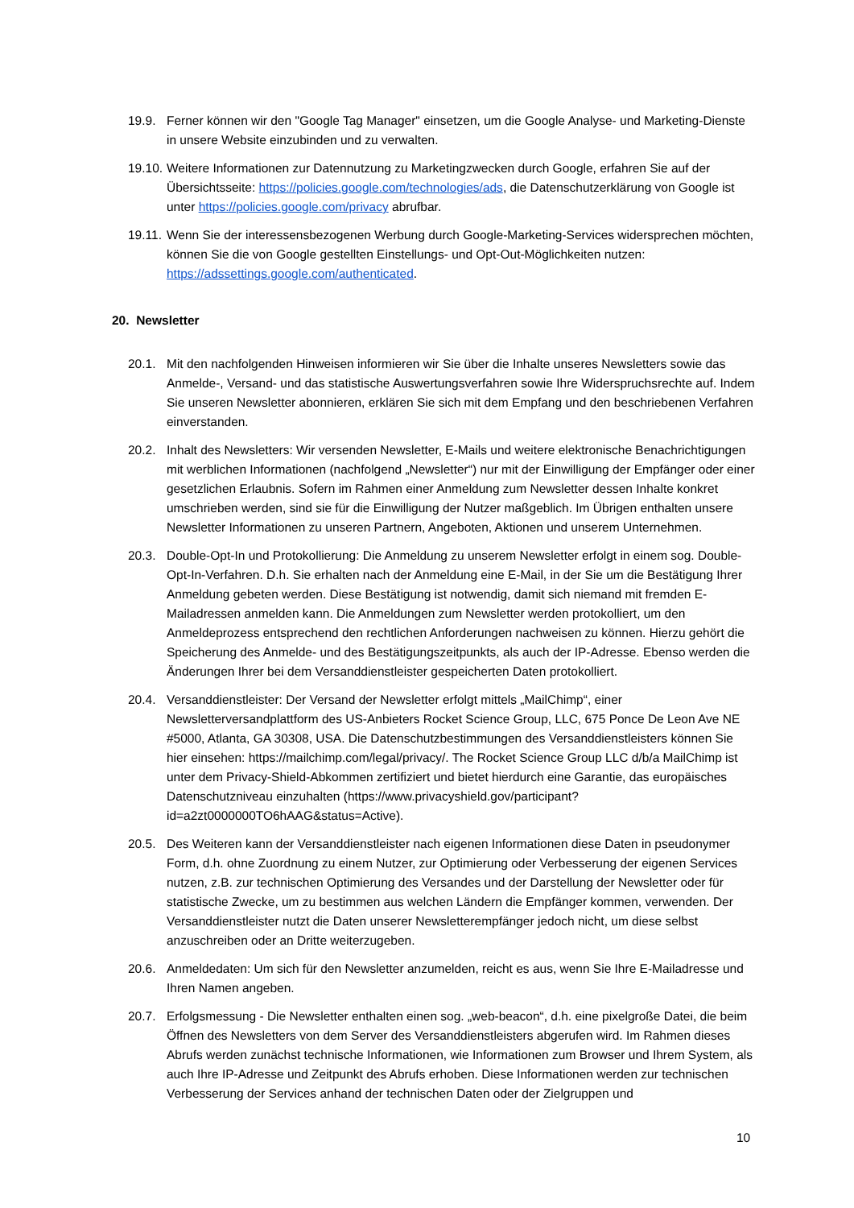19.9. Ferner können wir den "Google Tag Manager" einsetzen, um die Google Analyse- und Marketing-Dienste in unsere Website einzubinden und zu verwalten.
19.10.
Weitere Informationen zur Datennutzung zu Marketingzwecken durch Google, erfahren Sie auf der Übersichtsseite: https://policies.google.com/technologies/ads, die Datenschutzerklärung von Google ist unter https://policies.google.com/privacy abrufbar.
19.11.
Wenn Sie der interessensbezogenen Werbung durch Google-Marketing-Services widersprechen möchten, können Sie die von Google gestellten Einstellungs- und Opt-Out-Möglichkeiten nutzen: https://adssettings.google.com/authenticated.
20. Newsletter
20.1. Mit den nachfolgenden Hinweisen informieren wir Sie über die Inhalte unseres Newsletters sowie das Anmelde-, Versand- und das statistische Auswertungsverfahren sowie Ihre Widerspruchsrechte auf. Indem Sie unseren Newsletter abonnieren, erklären Sie sich mit dem Empfang und den beschriebenen Verfahren einverstanden.
20.2. Inhalt des Newsletters: Wir versenden Newsletter, E-Mails und weitere elektronische Benachrichtigungen mit werblichen Informationen (nachfolgend „Newsletter“) nur mit der Einwilligung der Empfänger oder einer gesetzlichen Erlaubnis. Sofern im Rahmen einer Anmeldung zum Newsletter dessen Inhalte konkret umschrieben werden, sind sie für die Einwilligung der Nutzer maßgeblich. Im Übrigen enthalten unsere Newsletter Informationen zu unseren Partnern, Angeboten, Aktionen und unserem Unternehmen.
20.3. Double-Opt-In und Protokollierung: Die Anmeldung zu unserem Newsletter erfolgt in einem sog. Double-Opt-In-Verfahren. D.h. Sie erhalten nach der Anmeldung eine E-Mail, in der Sie um die Bestätigung Ihrer Anmeldung gebeten werden. Diese Bestätigung ist notwendig, damit sich niemand mit fremden E-Mailadressen anmelden kann. Die Anmeldungen zum Newsletter werden protokolliert, um den Anmeldeprozess entsprechend den rechtlichen Anforderungen nachweisen zu können. Hierzu gehört die Speicherung des Anmelde- und des Bestätigungszeitpunkts, als auch der IP-Adresse. Ebenso werden die Änderungen Ihrer bei dem Versanddienstleister gespeicherten Daten protokolliert.
20.4. Versanddienstleister: Der Versand der Newsletter erfolgt mittels „MailChimp“, einer Newsletterversandplattform des US-Anbieters Rocket Science Group, LLC, 675 Ponce De Leon Ave NE #5000, Atlanta, GA 30308, USA. Die Datenschutzbestimmungen des Versanddienstleisters können Sie hier einsehen: https://mailchimp.com/legal/privacy/. The Rocket Science Group LLC d/b/a MailChimp ist unter dem Privacy-Shield-Abkommen zertifiziert und bietet hierdurch eine Garantie, das europäisches Datenschutzniveau einzuhalten (https://www.privacyshield.gov/participant?id=a2zt0000000TO6hAAG&status=Active).
20.5. Des Weiteren kann der Versanddienstleister nach eigenen Informationen diese Daten in pseudonymer Form, d.h. ohne Zuordnung zu einem Nutzer, zur Optimierung oder Verbesserung der eigenen Services nutzen, z.B. zur technischen Optimierung des Versandes und der Darstellung der Newsletter oder für statistische Zwecke, um zu bestimmen aus welchen Ländern die Empfänger kommen, verwenden. Der Versanddienstleister nutzt die Daten unserer Newsletterempfänger jedoch nicht, um diese selbst anzuschreiben oder an Dritte weiterzugeben.
20.6. Anmeldedaten: Um sich für den Newsletter anzumelden, reicht es aus, wenn Sie Ihre E-Mailadresse und Ihren Namen angeben.
20.7. Erfolgsmessung - Die Newsletter enthalten einen sog. „web-beacon“, d.h. eine pixelgroße Datei, die beim Öffnen des Newsletters von dem Server des Versanddienstleisters abgerufen wird. Im Rahmen dieses Abrufs werden zunächst technische Informationen, wie Informationen zum Browser und Ihrem System, als auch Ihre IP-Adresse und Zeitpunkt des Abrufs erhoben. Diese Informationen werden zur technischen Verbesserung der Services anhand der technischen Daten oder der Zielgruppen und
10